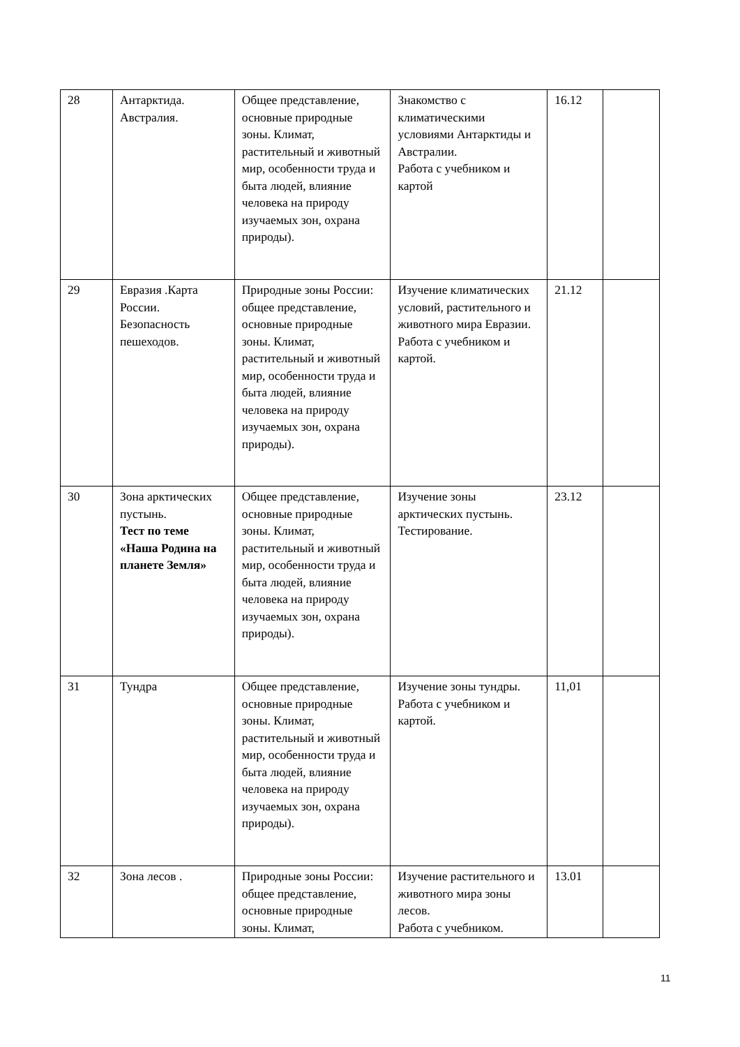| 28 | Антарктида. Австралия. | Общее представление, основные природные зоны. Климат, растительный и животный мир, особенности труда и быта людей, влияние человека на природу изучаемых зон, охрана природы). | Знакомство с климатическими условиями Антарктиды и Австралии. Работа с учебником и картой | 16.12 | |
| 29 | Евразия .Карта России. Безопасность пешеходов. | Природные зоны России: общее представление, основные природные зоны. Климат, растительный и животный мир, особенности труда и быта людей, влияние человека на природу изучаемых зон, охрана природы). | Изучение климатических условий, растительного и животного мира Евразии. Работа с учебником и картой. | 21.12 | |
| 30 | Зона арктических пустынь. Тест по теме «Наша Родина на планете Земля» | Общее представление, основные природные зоны. Климат, растительный и животный мир, особенности труда и быта людей, влияние человека на природу изучаемых зон, охрана природы). | Изучение зоны арктических пустынь. Тестирование. | 23.12 | |
| 31 | Тундра | Общее представление, основные природные зоны. Климат, растительный и животный мир, особенности труда и быта людей, влияние человека на природу изучаемых зон, охрана природы). | Изучение зоны тундры. Работа с учебником и картой. | 11,01 | |
| 32 | Зона лесов . | Природные зоны России: общее представление, основные природные зоны. Климат, | Изучение растительного и животного мира зоны лесов. Работа с учебником. | 13.01 | |
11